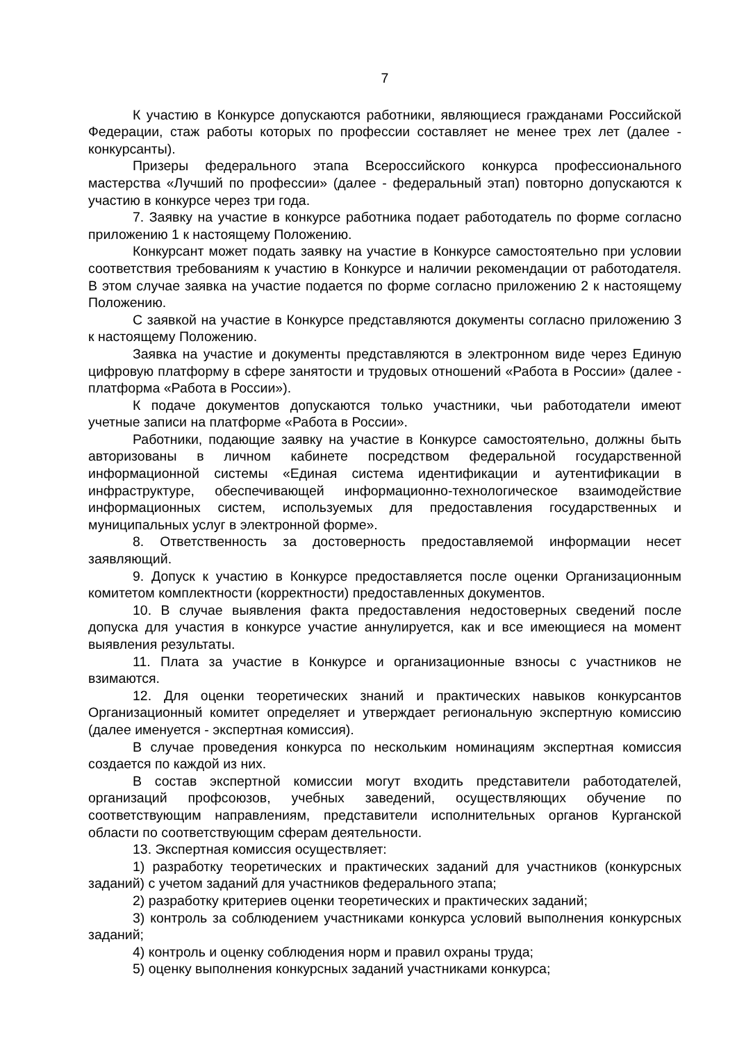7
К участию в Конкурсе допускаются работники, являющиеся гражданами Российской Федерации, стаж работы которых по профессии составляет не менее трех лет (далее - конкурсанты).
Призеры федерального этапа Всероссийского конкурса профессионального мастерства «Лучший по профессии» (далее - федеральный этап) повторно допускаются к участию в конкурсе через три года.
7. Заявку на участие в конкурсе работника подает работодатель по форме согласно приложению 1 к настоящему Положению.
Конкурсант может подать заявку на участие в Конкурсе самостоятельно при условии соответствия требованиям к участию в Конкурсе и наличии рекомендации от работодателя. В этом случае заявка на участие подается по форме согласно приложению 2 к настоящему Положению.
С заявкой на участие в Конкурсе представляются документы согласно приложению 3 к настоящему Положению.
Заявка на участие и документы представляются в электронном виде через Единую цифровую платформу в сфере занятости и трудовых отношений «Работа в России» (далее - платформа «Работа в России»).
К подаче документов допускаются только участники, чьи работодатели имеют учетные записи на платформе «Работа в России».
Работники, подающие заявку на участие в Конкурсе самостоятельно, должны быть авторизованы в личном кабинете посредством федеральной государственной информационной системы «Единая система идентификации и аутентификации в инфраструктуре, обеспечивающей информационно-технологическое взаимодействие информационных систем, используемых для предоставления государственных и муниципальных услуг в электронной форме».
8. Ответственность за достоверность предоставляемой информации несет заявляющий.
9. Допуск к участию в Конкурсе предоставляется после оценки Организационным комитетом комплектности (корректности) предоставленных документов.
10. В случае выявления факта предоставления недостоверных сведений после допуска для участия в конкурсе участие аннулируется, как и все имеющиеся на момент выявления результаты.
11. Плата за участие в Конкурсе и организационные взносы с участников не взимаются.
12. Для оценки теоретических знаний и практических навыков конкурсантов Организационный комитет определяет и утверждает региональную экспертную комиссию (далее именуется - экспертная комиссия).
В случае проведения конкурса по нескольким номинациям экспертная комиссия создается по каждой из них.
В состав экспертной комиссии могут входить представители работодателей, организаций профсоюзов, учебных заведений, осуществляющих обучение по соответствующим направлениям, представители исполнительных органов Курганской области по соответствующим сферам деятельности.
13. Экспертная комиссия осуществляет:
1) разработку теоретических и практических заданий для участников (конкурсных заданий) с учетом заданий для участников федерального этапа;
2) разработку критериев оценки теоретических и практических заданий;
3) контроль за соблюдением участниками конкурса условий выполнения конкурсных заданий;
4) контроль и оценку соблюдения норм и правил охраны труда;
5) оценку выполнения конкурсных заданий участниками конкурса;